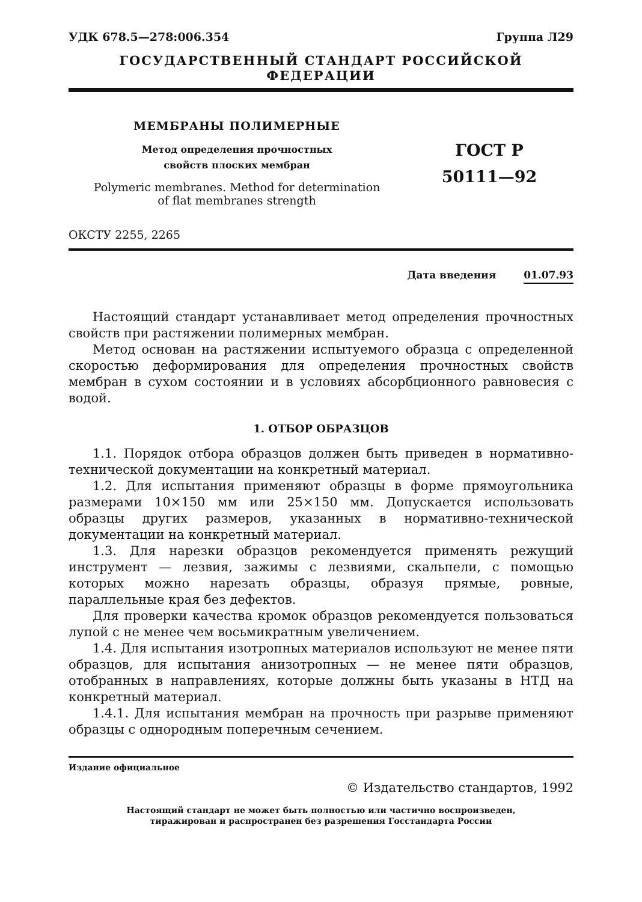УДК 678.5—278:006.354 Группа Л29
ГОСУДАРСТВЕННЫЙ СТАНДАРТ РОССИЙСКОЙ ФЕДЕРАЦИИ
МЕМБРАНЫ ПОЛИМЕРНЫЕ
Метод определения прочностных
свойств плоских мембран
Polymeric membranes. Method for determination
of flat membranes strength
ГОСТ Р
50111—92
ОКСТУ 2255, 2265
Дата введения 01.07.93
Настоящий стандарт устанавливает метод определения прочностных свойств при растяжении полимерных мембран.
Метод основан на растяжении испытуемого образца с определенной скоростью деформирования для определения прочностных свойств мембран в сухом состоянии и в условиях абсорбционного равновесия с водой.
1. ОТБОР ОБРАЗЦОВ
1.1. Порядок отбора образцов должен быть приведен в нормативно-технической документации на конкретный материал.
1.2. Для испытания применяют образцы в форме прямоугольника размерами 10×150 мм или 25×150 мм. Допускается использовать образцы других размеров, указанных в нормативно-технической документации на конкретный материал.
1.3. Для нарезки образцов рекомендуется применять режущий инструмент — лезвия, зажимы с лезвиями, скальпели, с помощью которых можно нарезать образцы, образуя прямые, ровные, параллельные края без дефектов.
Для проверки качества кромок образцов рекомендуется пользоваться лупой с не менее чем восьмикратным увеличением.
1.4. Для испытания изотропных материалов используют не менее пяти образцов, для испытания анизотропных — не менее пяти образцов, отобранных в направлениях, которые должны быть указаны в НТД на конкретный материал.
1.4.1. Для испытания мембран на прочность при разрыве применяют образцы с однородным поперечным сечением.
Издание официальное
© Издательство стандартов, 1992
Настоящий стандарт не может быть полностью или частично воспроизведен,
тиражирован и распространен без разрешения Госстандарта России